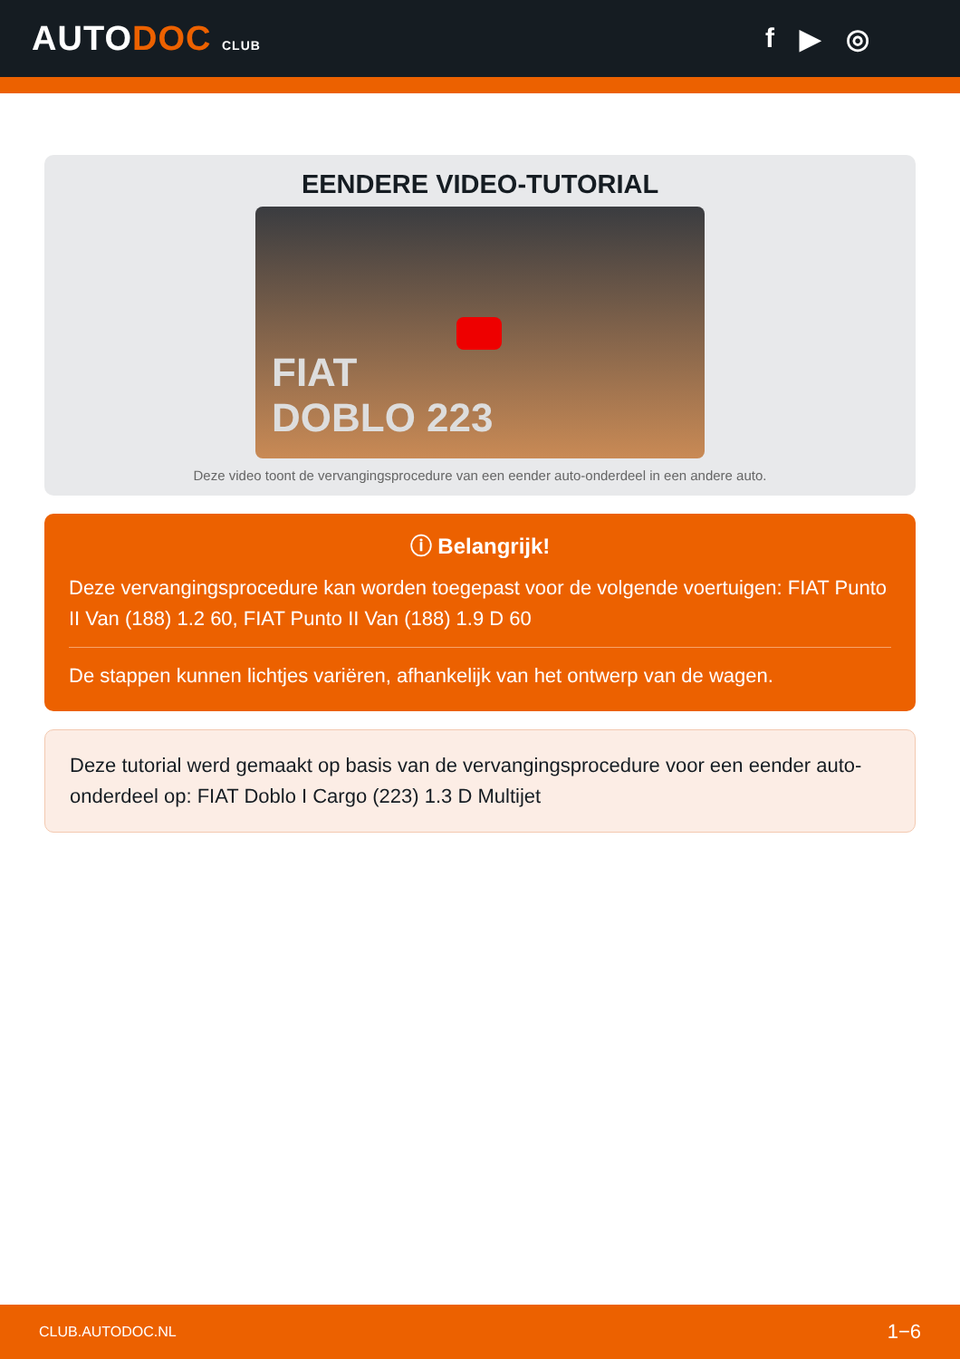AUTODOC CLUB
f ▶ ◎
EENDERE VIDEO-TUTORIAL
FIAT
DOBLO 223
Deze video toont de vervangingsprocedure van een eender auto-onderdeel in een andere auto.
ⓘ Belangrijk!
Deze vervangingsprocedure kan worden toegepast voor de volgende voertuigen: FIAT Punto II Van (188) 1.2 60, FIAT Punto II Van (188) 1.9 D 60
De stappen kunnen lichtjes variëren, afhankelijk van het ontwerp van de wagen.
Deze tutorial werd gemaakt op basis van de vervangingsprocedure voor een eender auto-onderdeel op: FIAT Doblo I Cargo (223) 1.3 D Multijet
CLUB.AUTODOC.NL 1−6